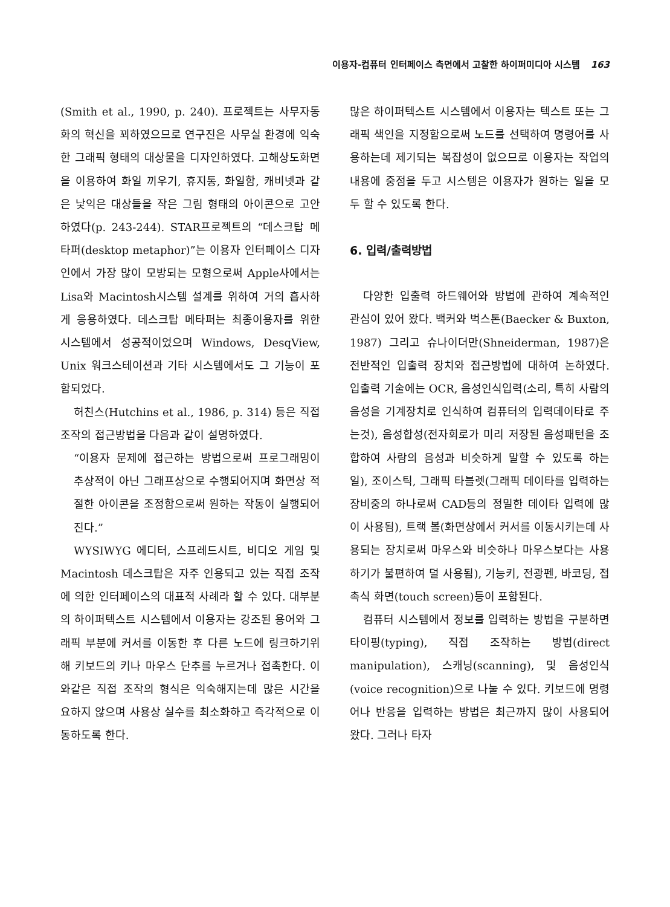이용자-컴퓨터 인터페이스 측면에서 고찰한 하이퍼미디아 시스템 163
(Smith et al., 1990, p. 240). 프로젝트는 사무자동화의 혁신을 꾀하였으므로 연구진은 사무실 환경에 익숙한 그래픽 형태의 대상물을 디자인하였다. 고해상도화면을 이용하여 화일 끼우기, 휴지통, 화일함, 캐비넷과 같은 낯익은 대상들을 작은 그림 형태의 아이콘으로 고안하였다(p. 243-244). STAR프로젝트의 “데스크탑 메타퍼(desktop metaphor)”는 이용자 인터페이스 디자인에서 가장 많이 모방되는 모형으로써 Apple사에서는 Lisa와 Macintosh시스템 설계를 위하여 거의 흡사하게 응용하였다. 데스크탑 메타퍼는 최종이용자를 위한 시스템에서 성공적이었으며 Windows, DesqView, Unix 워크스테이션과 기타 시스템에서도 그 기능이 포함되었다.
허친스(Hutchins et al., 1986, p. 314) 등은 직접 조작의 접근방법을 다음과 같이 설명하였다.
“이용자 문제에 접근하는 방법으로써 프로그래밍이 추상적이 아닌 그래프상으로 수행되어지며 화면상 적절한 아이콘을 조정함으로써 원하는 작동이 실행되어진다.”
WYSIWYG 에디터, 스프레드시트, 비디오 게임 및 Macintosh 데스크탑은 자주 인용되고 있는 직접 조작에 의한 인터페이스의 대표적 사례라 할 수 있다. 대부분의 하이퍼텍스트 시스템에서 이용자는 강조된 용어와 그래픽 부분에 커서를 이동한 후 다른 노드에 링크하기위해 키보드의 키나 마우스 단추를 누르거나 접촉한다. 이와같은 직접 조작의 형식은 익숙해지는데 많은 시간을 요하지 않으며 사용상 실수를 최소화하고 즉각적으로 이동하도록 한다.
많은 하이퍼텍스트 시스템에서 이용자는 텍스트 또는 그래픽 색인을 지정함으로써 노드를 선택하여 명령어를 사용하는데 제기되는 복잡성이 없으므로 이용자는 작업의 내용에 중점을 두고 시스템은 이용자가 원하는 일을 모두 할 수 있도록 한다.
6. 입력/출력방법
다양한 입출력 하드웨어와 방법에 관하여 계속적인 관심이 있어 왔다. 백커와 벅스톤(Baecker & Buxton, 1987) 그리고 슈나이더만(Shneiderman, 1987)은 전반적인 입출력 장치와 접근방법에 대하여 논하였다. 입출력 기술에는 OCR, 음성인식입력(소리, 특히 사람의 음성을 기계장치로 인식하여 컴퓨터의 입력데이타로 주는것), 음성합성(전자회로가 미리 저장된 음성패턴을 조합하여 사람의 음성과 비슷하게 말할 수 있도록 하는 일), 조이스틱, 그래픽 타블렛(그래픽 데이타를 입력하는 장비중의 하나로써 CAD등의 정밀한 데이타 입력에 많이 사용됨), 트랙 볼(화면상에서 커서를 이동시키는데 사용되는 장치로써 마우스와 비슷하나 마우스보다는 사용하기가 불편하여 덜 사용됨), 기능키, 전광펜, 바코딩, 접촉식 화면(touch screen)등이 포함된다.
컴퓨터 시스템에서 정보를 입력하는 방법을 구분하면 타이핑(typing), 직접 조작하는 방법(direct manipulation), 스캐닝(scanning), 및 음성인식(voice recognition)으로 나눌 수 있다. 키보드에 명령어나 반응을 입력하는 방법은 최근까지 많이 사용되어 왔다. 그러나 타자